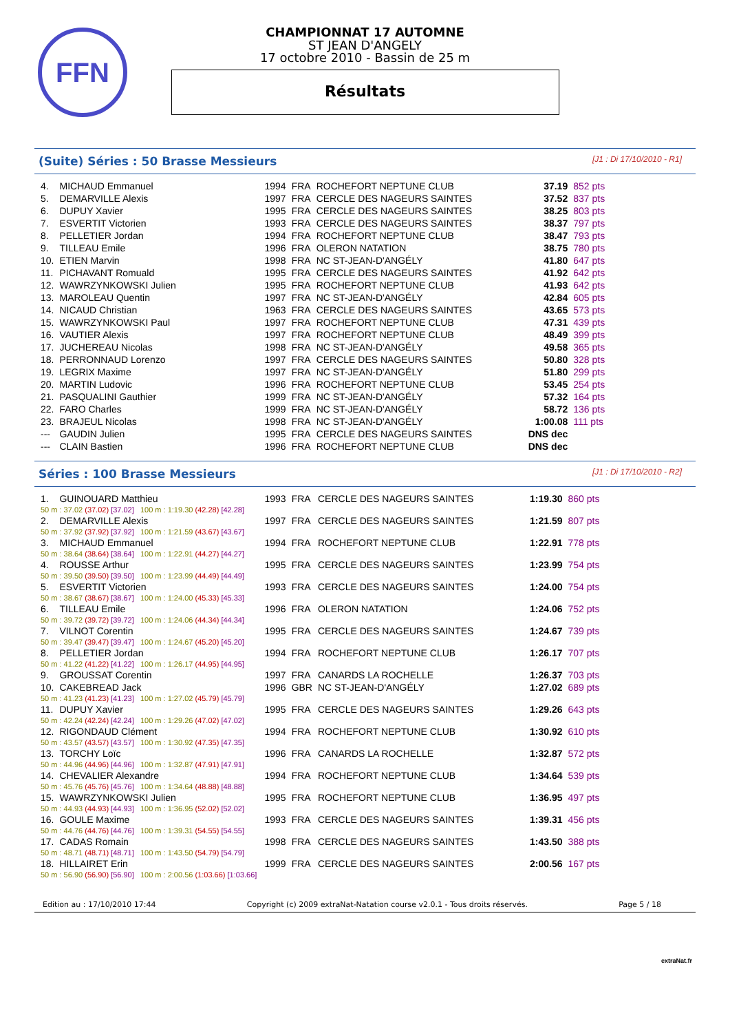FFN
CHAMPIONNAT 17 AUTOMNE
ST JEAN D'ANGELY
17 octobre 2010 - Bassin de 25 m
Résultats
(Suite) Séries : 50 Brasse Messieurs [J1 : Di 17/10/2010 - R1]
| 4. | MICHAUD Emmanuel | 1994 | FRA | ROCHEFORT NEPTUNE CLUB | 37.19 | 852 pts |
| 5. | DEMARVILLE Alexis | 1997 | FRA | CERCLE DES NAGEURS SAINTES | 37.52 | 837 pts |
| 6. | DUPUY Xavier | 1995 | FRA | CERCLE DES NAGEURS SAINTES | 38.25 | 803 pts |
| 7. | ESVERTIT Victorien | 1993 | FRA | CERCLE DES NAGEURS SAINTES | 38.37 | 797 pts |
| 8. | PELLETIER Jordan | 1994 | FRA | ROCHEFORT NEPTUNE CLUB | 38.47 | 793 pts |
| 9. | TILLEAU Emile | 1996 | FRA | OLERON NATATION | 38.75 | 780 pts |
| 10. | ETIEN Marvin | 1998 | FRA | NC ST-JEAN-D'ANGÉLY | 41.80 | 647 pts |
| 11. | PICHAVANT Romuald | 1995 | FRA | CERCLE DES NAGEURS SAINTES | 41.92 | 642 pts |
| 12. | WAWRZYNKOWSKI Julien | 1995 | FRA | ROCHEFORT NEPTUNE CLUB | 41.93 | 642 pts |
| 13. | MAROLEAU Quentin | 1997 | FRA | NC ST-JEAN-D'ANGÉLY | 42.84 | 605 pts |
| 14. | NICAUD Christian | 1963 | FRA | CERCLE DES NAGEURS SAINTES | 43.65 | 573 pts |
| 15. | WAWRZYNKOWSKI Paul | 1997 | FRA | ROCHEFORT NEPTUNE CLUB | 47.31 | 439 pts |
| 16. | VAUTIER Alexis | 1997 | FRA | ROCHEFORT NEPTUNE CLUB | 48.49 | 399 pts |
| 17. | JUCHEREAU Nicolas | 1998 | FRA | NC ST-JEAN-D'ANGÉLY | 49.58 | 365 pts |
| 18. | PERRONNAUD Lorenzo | 1997 | FRA | CERCLE DES NAGEURS SAINTES | 50.80 | 328 pts |
| 19. | LEGRIX Maxime | 1997 | FRA | NC ST-JEAN-D'ANGÉLY | 51.80 | 299 pts |
| 20. | MARTIN Ludovic | 1996 | FRA | ROCHEFORT NEPTUNE CLUB | 53.45 | 254 pts |
| 21. | PASQUALINI Gauthier | 1999 | FRA | NC ST-JEAN-D'ANGÉLY | 57.32 | 164 pts |
| 22. | FARO Charles | 1999 | FRA | NC ST-JEAN-D'ANGÉLY | 58.72 | 136 pts |
| 23. | BRAJEUL Nicolas | 1998 | FRA | NC ST-JEAN-D'ANGÉLY | 1:00.08 | 111 pts |
| --- | GAUDIN Julien | 1995 | FRA | CERCLE DES NAGEURS SAINTES | DNS dec | |
| --- | CLAIN Bastien | 1996 | FRA | ROCHEFORT NEPTUNE CLUB | DNS dec | |
Séries : 100 Brasse Messieurs [J1 : Di 17/10/2010 - R2]
| 1. | GUINOUARD Matthieu | 1993 | FRA | CERCLE DES NAGEURS SAINTES | 1:19.30 | 860 pts |
| 50 m : 37.02 (37.02) [37.02] 100 m : 1:19.30 (42.28) [42.28] | | | | | | |
| 2. | DEMARVILLE Alexis | 1997 | FRA | CERCLE DES NAGEURS SAINTES | 1:21.59 | 807 pts |
| 50 m : 37.92 (37.92) [37.92] 100 m : 1:21.59 (43.67) [43.67] | | | | | | |
| 3. | MICHAUD Emmanuel | 1994 | FRA | ROCHEFORT NEPTUNE CLUB | 1:22.91 | 778 pts |
| 50 m : 38.64 (38.64) [38.64] 100 m : 1:22.91 (44.27) [44.27] | | | | | | |
| 4. | ROUSSE Arthur | 1995 | FRA | CERCLE DES NAGEURS SAINTES | 1:23.99 | 754 pts |
| 50 m : 39.50 (39.50) [39.50] 100 m : 1:23.99 (44.49) [44.49] | | | | | | |
| 5. | ESVERTIT Victorien | 1993 | FRA | CERCLE DES NAGEURS SAINTES | 1:24.00 | 754 pts |
| 50 m : 38.67 (38.67) [38.67] 100 m : 1:24.00 (45.33) [45.33] | | | | | | |
| 6. | TILLEAU Emile | 1996 | FRA | OLERON NATATION | 1:24.06 | 752 pts |
| 50 m : 39.72 (39.72) [39.72] 100 m : 1:24.06 (44.34) [44.34] | | | | | | |
| 7. | VILNOT Corentin | 1995 | FRA | CERCLE DES NAGEURS SAINTES | 1:24.67 | 739 pts |
| 50 m : 39.47 (39.47) [39.47] 100 m : 1:24.67 (45.20) [45.20] | | | | | | |
| 8. | PELLETIER Jordan | 1994 | FRA | ROCHEFORT NEPTUNE CLUB | 1:26.17 | 707 pts |
| 50 m : 41.22 (41.22) [41.22] 100 m : 1:26.17 (44.95) [44.95] | | | | | | |
| 9. | GROUSSAT Corentin | 1997 | FRA | CANARDS LA ROCHELLE | 1:26.37 | 703 pts |
| 10. | CAKEBREAD Jack | 1996 | GBR | NC ST-JEAN-D'ANGÉLY | 1:27.02 | 689 pts |
| 50 m : 41.23 (41.23) [41.23] 100 m : 1:27.02 (45.79) [45.79] | | | | | | |
| 11. | DUPUY Xavier | 1995 | FRA | CERCLE DES NAGEURS SAINTES | 1:29.26 | 643 pts |
| 50 m : 42.24 (42.24) [42.24] 100 m : 1:29.26 (47.02) [47.02] | | | | | | |
| 12. | RIGONDAUD Clément | 1994 | FRA | ROCHEFORT NEPTUNE CLUB | 1:30.92 | 610 pts |
| 50 m : 43.57 (43.57) [43.57] 100 m : 1:30.92 (47.35) [47.35] | | | | | | |
| 13. | TORCHY Loïc | 1996 | FRA | CANARDS LA ROCHELLE | 1:32.87 | 572 pts |
| 50 m : 44.96 (44.96) [44.96] 100 m : 1:32.87 (47.91) [47.91] | | | | | | |
| 14. | CHEVALIER Alexandre | 1994 | FRA | ROCHEFORT NEPTUNE CLUB | 1:34.64 | 539 pts |
| 50 m : 45.76 (45.76) [45.76] 100 m : 1:34.64 (48.88) [48.88] | | | | | | |
| 15. | WAWRZYNKOWSKI Julien | 1995 | FRA | ROCHEFORT NEPTUNE CLUB | 1:36.95 | 497 pts |
| 50 m : 44.93 (44.93) [44.93] 100 m : 1:36.95 (52.02) [52.02] | | | | | | |
| 16. | GOULE Maxime | 1993 | FRA | CERCLE DES NAGEURS SAINTES | 1:39.31 | 456 pts |
| 50 m : 44.76 (44.76) [44.76] 100 m : 1:39.31 (54.55) [54.55] | | | | | | |
| 17. | CADAS Romain | 1998 | FRA | CERCLE DES NAGEURS SAINTES | 1:43.50 | 388 pts |
| 50 m : 48.71 (48.71) [48.71] 100 m : 1:43.50 (54.79) [54.79] | | | | | | |
| 18. | HILLAIRET Erin | 1999 | FRA | CERCLE DES NAGEURS SAINTES | 2:00.56 | 167 pts |
| 50 m : 56.90 (56.90) [56.90] 100 m : 2:00.56 (1:03.66) [1:03.66] | | | | | | |
Edition au : 17/10/2010 17:44 Copyright (c) 2009 extraNat-Natation course v2.0.1 - Tous droits réservés. Page 5 / 18
extraNat.fr